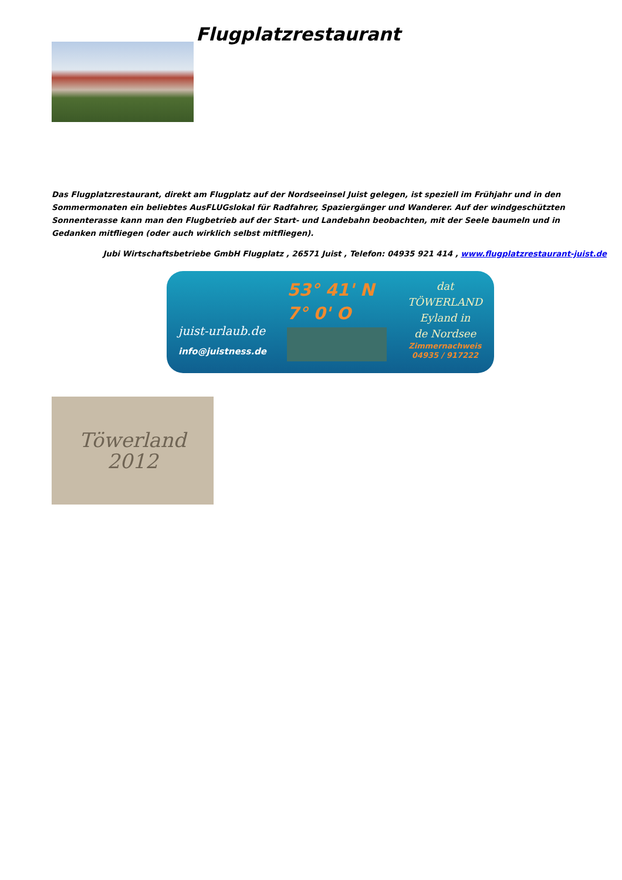Flugplatzrestaurant
Das Flugplatzrestaurant, direkt am Flugplatz auf der Nordseeinsel Juist gelegen, ist speziell im Frühjahr und in den Sommermonaten ein beliebtes AusFLUGslokal für Radfahrer, Spaziergänger und Wanderer. Auf der windgeschützten Sonnenterasse kann man den Flugbetrieb auf der Start- und Landebahn beobachten, mit der Seele baumeln und in Gedanken mitfliegen (oder auch wirklich selbst mitfliegen).
Jubi Wirtschaftsbetriebe GmbH Flugplatz , 26571 Juist , Telefon: 04935 921 414 , www.flugplatzrestaurant-juist.de
juist-urlaub.de
info@juistness.de
53° 41' N
7° 0' O
dat
TÖWERLAND
Eyland in
de Nordsee
Zimmernachweis
04935 / 917222
Töwerland
2012